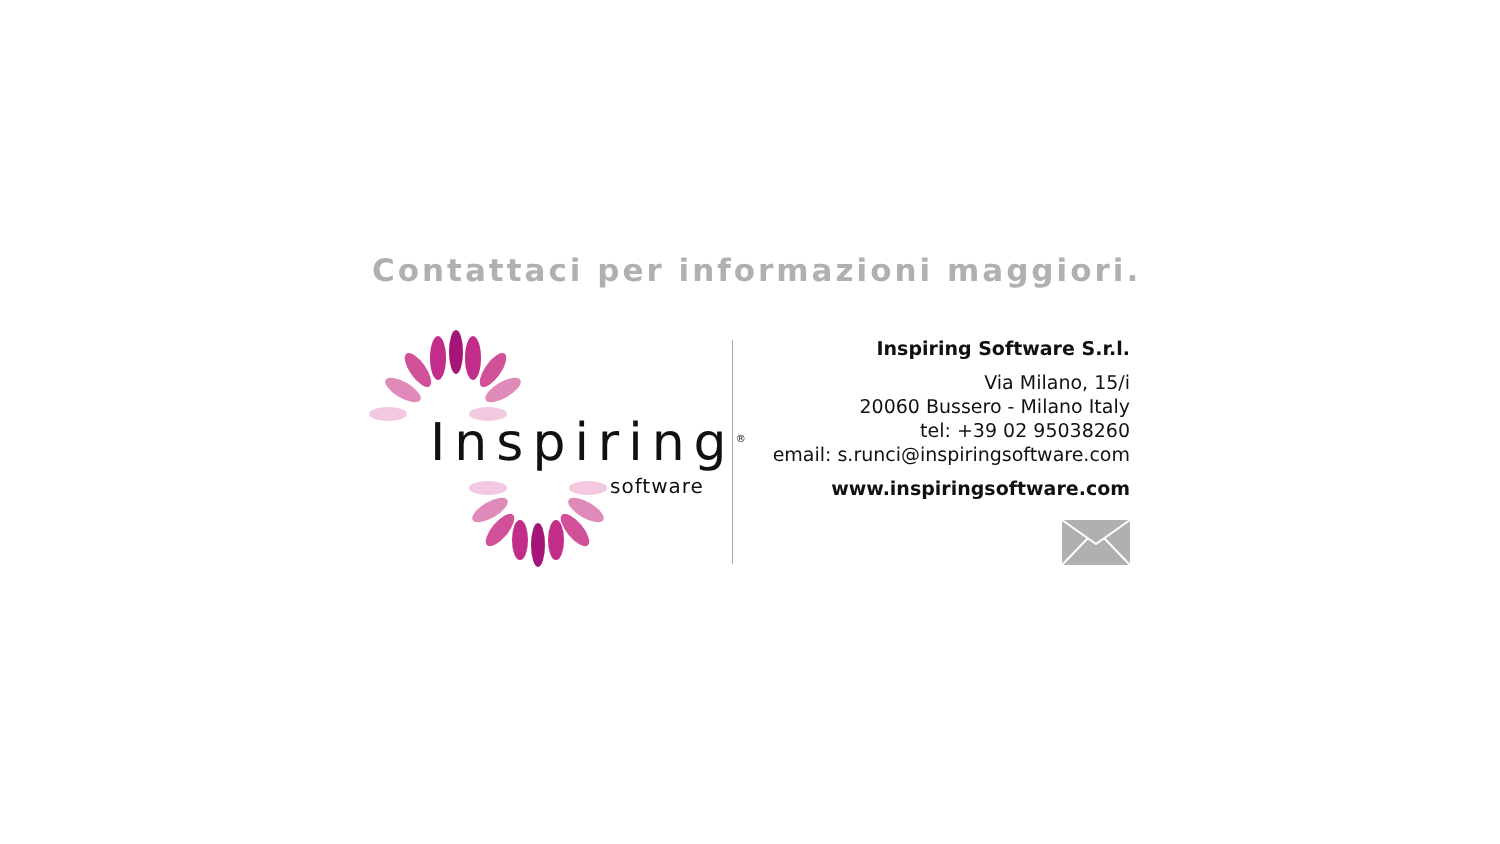Contattaci per informazioni maggiori.
Inspiring<sup>®</sup>
software
Inspiring Software S.r.l.
Via Milano, 15/i
20060 Bussero - Milano Italy
tel: +39 02 95038260
email: s.runci@inspiringsoftware.com
www.inspiringsoftware.com